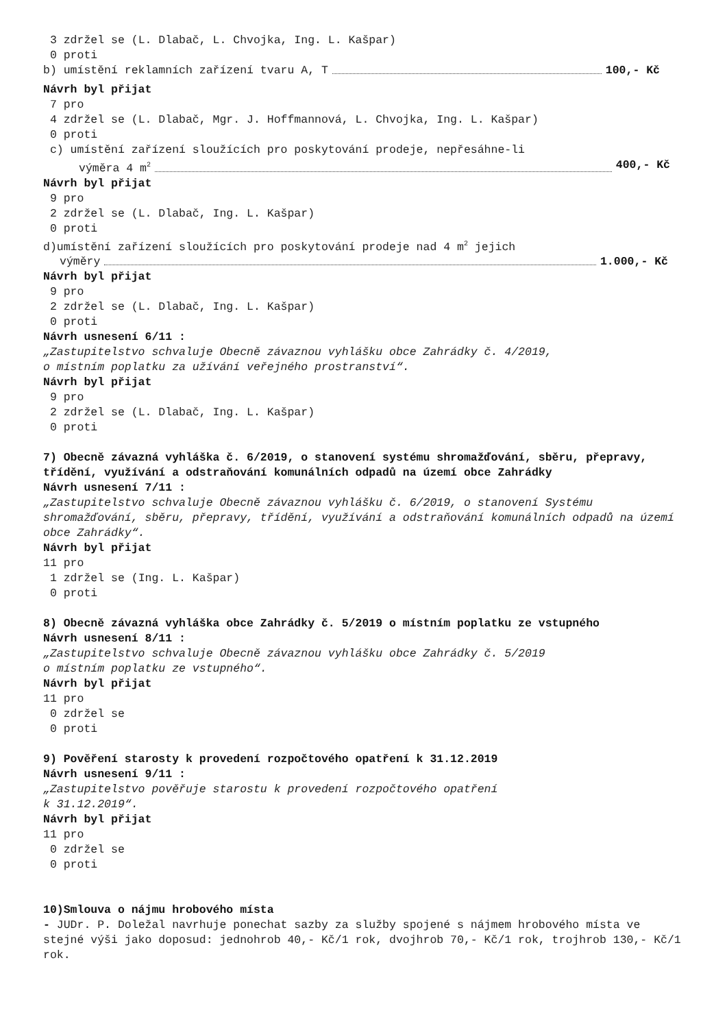3 zdržel se (L. Dlabač, L. Chvojka, Ing. L. Kašpar)
0 proti
b) umístění reklamních zařízení tvaru A, T 100,- Kč
Návrh byl přijat
7 pro
4 zdržel se (L. Dlabač, Mgr. J. Hoffmannová, L. Chvojka, Ing. L. Kašpar)
0 proti
c) umístění zařízení sloužících pro poskytování prodeje, nepřesáhne-li
výměra 4 m<sup>2</sup> 400,- Kč
Návrh byl přijat
9 pro
2 zdržel se (L. Dlabač, Ing. L. Kašpar)
0 proti
d)umístění zařízení sloužících pro poskytování prodeje nad 4 m<sup>2</sup> jejich
výměry 1.000,- Kč
Návrh byl přijat
9 pro
2 zdržel se (L. Dlabač, Ing. L. Kašpar)
0 proti
Návrh usnesení 6/11 :
„Zastupitelstvo schvaluje Obecně závaznou vyhlášku obce Zahrádky č. 4/2019,
o místním poplatku za užívání veřejného prostranství“.
Návrh byl přijat
9 pro
2 zdržel se (L. Dlabač, Ing. L. Kašpar)
0 proti
7) Obecně závazná vyhláška č. 6/2019, o stanovení systému shromažďování, sběru, přepravy, třídění, využívání a odstraňování komunálních odpadů na území obce Zahrádky
Návrh usnesení 7/11 :
„Zastupitelstvo schvaluje Obecně závaznou vyhlášku č. 6/2019, o stanovení Systému shromažďování, sběru, přepravy, třídění, využívání a odstraňování komunálních odpadů na území obce Zahrádky“.
Návrh byl přijat
11 pro
1 zdržel se (Ing. L. Kašpar)
0 proti
8) Obecně závazná vyhláška obce Zahrádky č. 5/2019 o místním poplatku ze vstupného
Návrh usnesení 8/11 :
„Zastupitelstvo schvaluje Obecně závaznou vyhlášku obce Zahrádky č. 5/2019
o místním poplatku ze vstupného“.
Návrh byl přijat
11 pro
0 zdržel se
0 proti
9) Pověření starosty k provedení rozpočtového opatření k 31.12.2019
Návrh usnesení 9/11 :
„Zastupitelstvo pověřuje starostu k provedení rozpočtového opatření
k 31.12.2019“.
Návrh byl přijat
11 pro
0 zdržel se
0 proti
10)Smlouva o nájmu hrobového místa
- JUDr. P. Doležal navrhuje ponechat sazby za služby spojené s nájmem hrobového místa ve stejné výši jako doposud: jednohrob 40,- Kč/1 rok, dvojhrob 70,- Kč/1 rok, trojhrob 130,- Kč/1 rok.